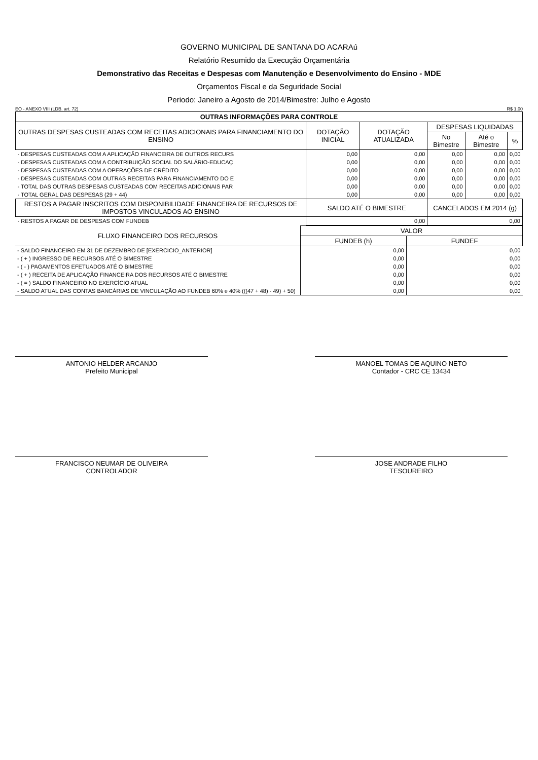GOVERNO MUNICIPAL DE SANTANA DO ACARAú
Relatório Resumido da Execução Orçamentária
Demonstrativo das Receitas e Despesas com Manutenção e Desenvolvimento do Ensino - MDE
Orçamentos Fiscal e da Seguridade Social
Periodo: Janeiro a Agosto de 2014/Bimestre: Julho e Agosto
EO - ANEXO VIII (LDB. art. 72) R$ 1,00
| OUTRAS INFORMAÇÕES PARA CONTROLE | | | | | |
| --- | --- | --- | --- | --- | --- |
| OUTRAS DESPESAS CUSTEADAS COM RECEITAS ADICIONAIS PARA FINANCIAMENTO DO ENSINO | DOTAÇÃO INICIAL | DOTAÇÃO ATUALIZADA | DESPESAS LIQUIDADAS | | |
| | | | No Bimestre | Até o Bimestre | % |
| - DESPESAS CUSTEADAS COM A APLICAÇÃO FINANCEIRA DE OUTROS RECURS | 0,00 | 0,00 | 0,00 | 0,00 | 0,00 |
| - DESPESAS CUSTEADAS COM A CONTRIBUIÇÃO SOCIAL DO SALÁRIO-EDUCAÇ | 0,00 | 0,00 | 0,00 | 0,00 | 0,00 |
| - DESPESAS CUSTEADAS COM A OPERAÇÕES DE CRÉDITO | 0,00 | 0,00 | 0,00 | 0,00 | 0,00 |
| - DESPESAS CUSTEADAS COM OUTRAS RECEITAS PARA FINANCIAMENTO DO E | 0,00 | 0,00 | 0,00 | 0,00 | 0,00 |
| - TOTAL DAS OUTRAS DESPESAS CUSTEADAS COM RECEITAS ADICIONAIS PAR | 0,00 | 0,00 | 0,00 | 0,00 | 0,00 |
| - TOTAL GERAL DAS DESPESAS (29 + 44) | 0,00 | 0,00 | 0,00 | 0,00 | 0,00 |
| RESTOS A PAGAR INSCRITOS COM DISPONIBILIDADE FINANCEIRA DE RECURSOS DE IMPOSTOS VINCULADOS AO ENSINO | SALDO ATÉ O BIMESTRE | | CANCELADOS EM 2014 (g) | | |
| - RESTOS A PAGAR DE DESPESAS COM FUNDEB | 0,00 | | 0,00 | | |
| FLUXO FINANCEIRO DOS RECURSOS | VALOR | |
| --- | --- | --- |
| | FUNDEB (h) | FUNDEF |
| - SALDO FINANCEIRO EM 31 DE DEZEMBRO DE [EXERCICIO_ANTERIOR] | 0,00 | 0,00 |
| - ( + ) INGRESSO DE RECURSOS ATÉ O BIMESTRE | 0,00 | 0,00 |
| - ( - ) PAGAMENTOS EFETUADOS ATÉ O BIMESTRE | 0,00 | 0,00 |
| - ( + ) RECEITA DE APLICAÇÃO FINANCEIRA DOS RECURSOS ATÉ O BIMESTRE | 0,00 | 0,00 |
| - ( = ) SALDO FINANCEIRO NO EXERCÍCIO ATUAL | 0,00 | 0,00 |
| - SALDO ATUAL DAS CONTAS BANCÁRIAS DE VINCULAÇÃO AO FUNDEB 60% e 40% (((47 + 48) - 49) + 50) | 0,00 | 0,00 |
ANTONIO HELDER ARCANJO
Prefeito Municipal
MANOEL TOMAS DE AQUINO NETO
Contador - CRC CE 13434
FRANCISCO NEUMAR DE OLIVEIRA
CONTROLADOR
JOSE ANDRADE FILHO
TESOUREIRO